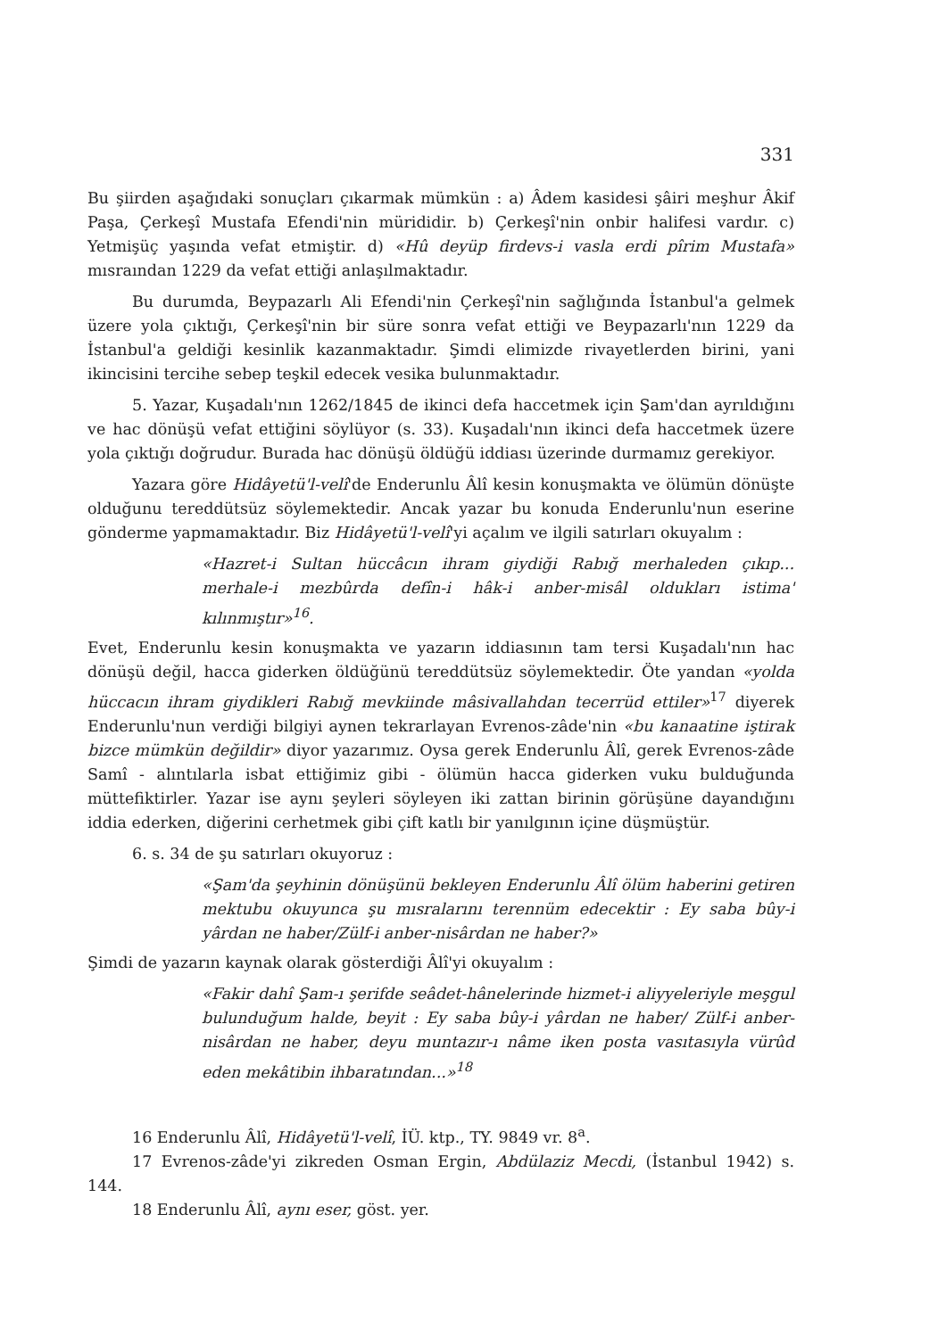331
Bu şiirden aşağıdaki sonuçları çıkarmak mümkün : a) Âdem kasidesi şâiri meşhur Âkif Paşa, Çerkeşî Mustafa Efendi'nin mürididir. b) Çerkeşî'nin onbir halifesi vardır. c) Yetmişüç yaşında vefat etmiştir. d) «Hû deyüp firdevs-i vasla erdi pîrim Mustafa» mısraından 1229 da vefat ettiği anlaşılmaktadır.
Bu durumda, Beypazarlı Ali Efendi'nin Çerkeşî'nin sağlığında İstanbul'a gelmek üzere yola çıktığı, Çerkeşî'nin bir süre sonra vefat ettiği ve Beypazarlı'nın 1229 da İstanbul'a geldiği kesinlik kazanmaktadır. Şimdi elimizde rivayetlerden birini, yani ikincisini tercihe sebep teşkil edecek vesika bulunmaktadır.
5. Yazar, Kuşadalı'nın 1262/1845 de ikinci defa haccetmek için Şam'dan ayrıldığını ve hac dönüşü vefat ettiğini söylüyor (s. 33). Kuşadalı'nın ikinci defa haccetmek üzere yola çıktığı doğrudur. Burada hac dönüşü öldüğü iddiası üzerinde durmamız gerekiyor.
Yazara göre Hidâyetü'l-velî'de Enderunlu Âlî kesin konuşmakta ve ölümün dönüşte olduğunu tereddütsüz söylemektedir. Ancak yazar bu konuda Enderunlu'nun eserine gönderme yapmamaktadır. Biz Hidâyetü'l-velî'yi açalım ve ilgili satırları okuyalım :
«Hazret-i Sultan hüccâcın ihram giydiği Rabığ merhaleden çıkıp... merhale-i mezbûrda defîn-i hâk-i anber-misâl oldukları istima' kılınmıştır»<sup>16</sup>.
Evet, Enderunlu kesin konuşmakta ve yazarın iddiasının tam tersi Kuşadalı'nın hac dönüşü değil, hacca giderken öldüğünü tereddütsüz söylemektedir. Öte yandan «yolda hüccacın ihram giydikleri Rabığ mevkiinde mâsivallahdan tecerrüd ettiler»<sup>17</sup> diyerek Enderunlu'nun verdiği bilgiyi aynen tekrarlayan Evrenos-zâde'nin «bu kanaatine iştirak bizce mümkün değildir» diyor yazarımız. Oysa gerek Enderunlu Âlî, gerek Evrenos-zâde Samî - alıntılarla isbat ettiğimiz gibi - ölümün hacca giderken vuku bulduğunda müttefiktirler. Yazar ise aynı şeyleri söyleyen iki zattan birinin görüşüne dayandığını iddia ederken, diğerini cerhetmek gibi çift katlı bir yanılgının içine düşmüştür.
6. s. 34 de şu satırları okuyoruz :
«Şam'da şeyhinin dönüşünü bekleyen Enderunlu Âlî ölüm haberini getiren mektubu okuyunca şu mısralarını terennüm edecektir : Ey saba bûy-i yârdan ne haber/Zülf-i anber-nisârdan ne haber?»
Şimdi de yazarın kaynak olarak gösterdiği Âlî'yi okuyalım :
«Fakir dahî Şam-ı şerifde seâdet-hânelerinde hizmet-i aliyyeleriyle meşgul bulunduğum halde, beyit : Ey saba bûy-i yârdan ne haber/ Zülf-i anber-nisârdan ne haber, deyu muntazır-ı nâme iken posta vasıtasıyla vürûd eden mekâtibin ihbaratından...»<sup>18</sup>
16 Enderunlu Âlî, Hidâyetü'l-velî, İÜ. ktp., TY. 9849 vr. 8<sup>a</sup>.
17 Evrenos-zâde'yi zikreden Osman Ergin, Abdülaziz Mecdi, (İstanbul 1942) s. 144.
18 Enderunlu Âlî, aynı eser, göst. yer.